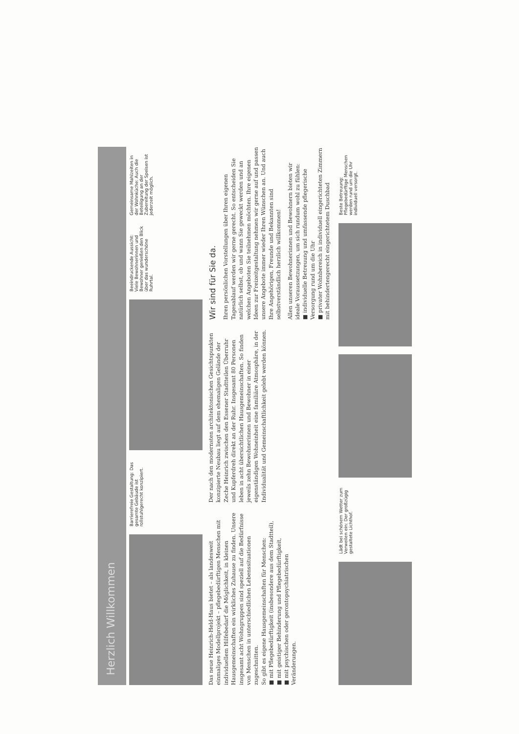Herzlich Willkommen
Barrierefreie Gestaltung: Das gesamte Gebäude ist rollstuhlgerecht konzipiert.
Beeindruckende Aussicht: Viele Bewohnerinnen und Bewohner genießen den Blick über das wunderschöne Ruhrtal.
Gemeinsame Mahlzeiten in der Wohnküche: Auch die Beteiligung an der Zubereitung der Speisen ist jederzeit möglich.
Das neue Heinrich-Held-Haus bietet – als landesweit einmaliges Modellprojekt – pflegebedürftigen Menschen mit individuellem Hilfebedarf die Möglichkeit, in kleinen Hausgemeinschaften ein wirkliches Zuhause zu finden. Unsere insgesamt acht Wohngruppen sind speziell auf die Bedürfnisse von Menschen in unterschiedlichen Lebenssituationen zugeschnitten.
So gibt es eigene Hausgemeinschaften für Menschen:
■ mit Pflegebedürftigkeit (insbesondere aus dem Stadtteil),
■ mit geistiger Behinderung und Pflegebedürftigkeit,
■ mit psychischen oder gerontopsychiatrischen Veränderungen.
Der nach den modernsten architektonischen Gesichtspunkten konzipierte Neubau liegt auf dem ehemaligen Gelände der Zeche Heinrich zwischen den Essener Stadtteilen Überruhr und Kupferdreh direkt an der Ruhr. Insgesamt 80 Personen leben in acht übersichtlichen Hausgemeinschaften. So finden jeweils zehn Bewohnerinnen und Bewohner in einer eigenständigen Wohneinheit eine familiäre Atmosphäre, in der Individualität und Gemeinschaftlichkeit gelebt werden können.
Wir sind für Sie da.
Ihren persönlichen Vorstellungen über Ihren eigenen Tagesablauf werden wir gerne gerecht. So entscheiden Sie natürlich selbst, ob und wann Sie geweckt werden und an welchen Angeboten Sie teilnehmen möchten. Ihre eigenen Ideen zur Freizeitgestaltung nehmen wir gerne auf und passen unsere Angebote immer wieder Ihren Wünschen an. Und auch Ihre Angehörigen, Freunde und Bekannten sind selbstverständlich herzlich willkommen!
Allen unseren Bewohnerinnen und Bewohnern bieten wir ideale Voraussetzungen, um sich rundum wohl zu fühlen:
■ individuelle Betreuung und umfassende pflegerische Versorgung rund um die Uhr
■ privater Wohnbereich in individuell eingerichteten Zimmern mit behindertengerecht eingerichtetem Duschbad
Lädt bei schönem Wetter zum Verweilen ein: Der großzügig gestaltete Lichthof.
Beste Betreuung: Pflegebedürftige Menschen werden rund um die Uhr individuell versorgt.